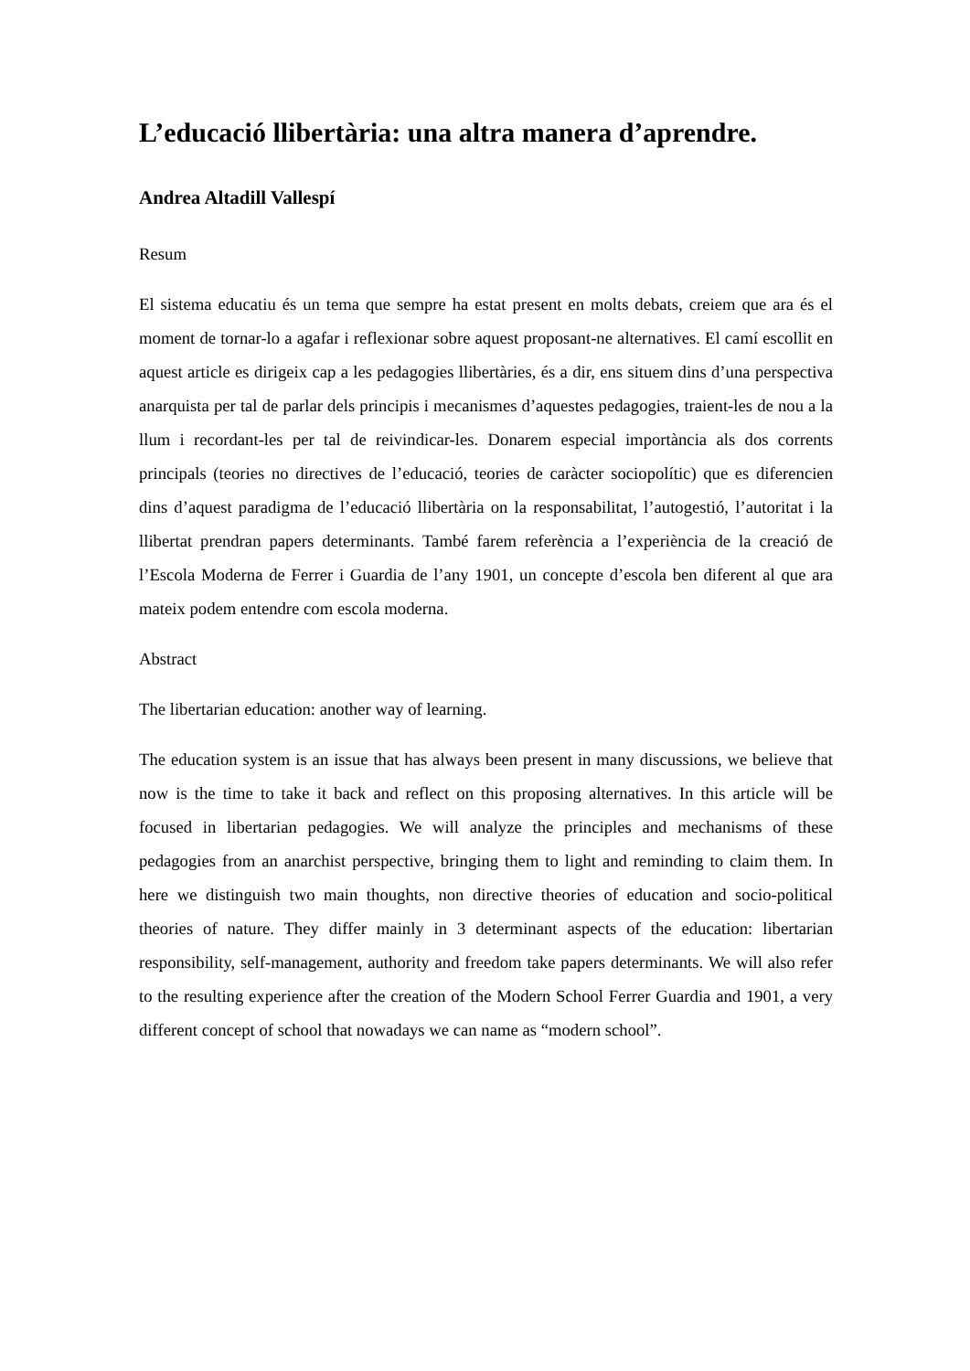L’educació llibertària: una altra manera d’aprendre.
Andrea Altadill Vallespí
Resum
El sistema educatiu és un tema que sempre ha estat present en molts debats, creiem que ara és el moment de tornar-lo a agafar i reflexionar sobre aquest proposant-ne alternatives. El camí escollit en aquest article es dirigeix cap a les pedagogies llibertàries, és a dir, ens situem dins d’una perspectiva anarquista per tal de parlar dels principis i mecanismes d’aquestes pedagogies, traient-les de nou a la llum i recordant-les per tal de reivindicar-les. Donarem especial importància als dos corrents principals (teories no directives de l’educació, teories de caràcter sociopolític) que es diferencien dins d’aquest paradigma de l’educació llibertària on la responsabilitat, l’autogestió, l’autoritat i la llibertat prendran papers determinants. També farem referència a l’experiència de la creació de l’Escola Moderna de Ferrer i Guardia de l’any 1901, un concepte d’escola ben diferent al que ara mateix podem entendre com escola moderna.
Abstract
The libertarian education: another way of learning.
The education system is an issue that has always been present in many discussions, we believe that now is the time to take it back and reflect on this proposing alternatives. In this article will be focused in libertarian pedagogies. We will analyze the principles and mechanisms of these pedagogies from an anarchist perspective, bringing them to light and reminding to claim them. In here we distinguish two main thoughts, non directive theories of education and socio-political theories of nature. They differ mainly in 3 determinant aspects of the education: libertarian responsibility, self-management, authority and freedom take papers determinants. We will also refer to the resulting experience after the creation of the Modern School Ferrer Guardia and 1901, a very different concept of school that nowadays we can name as “modern school”.